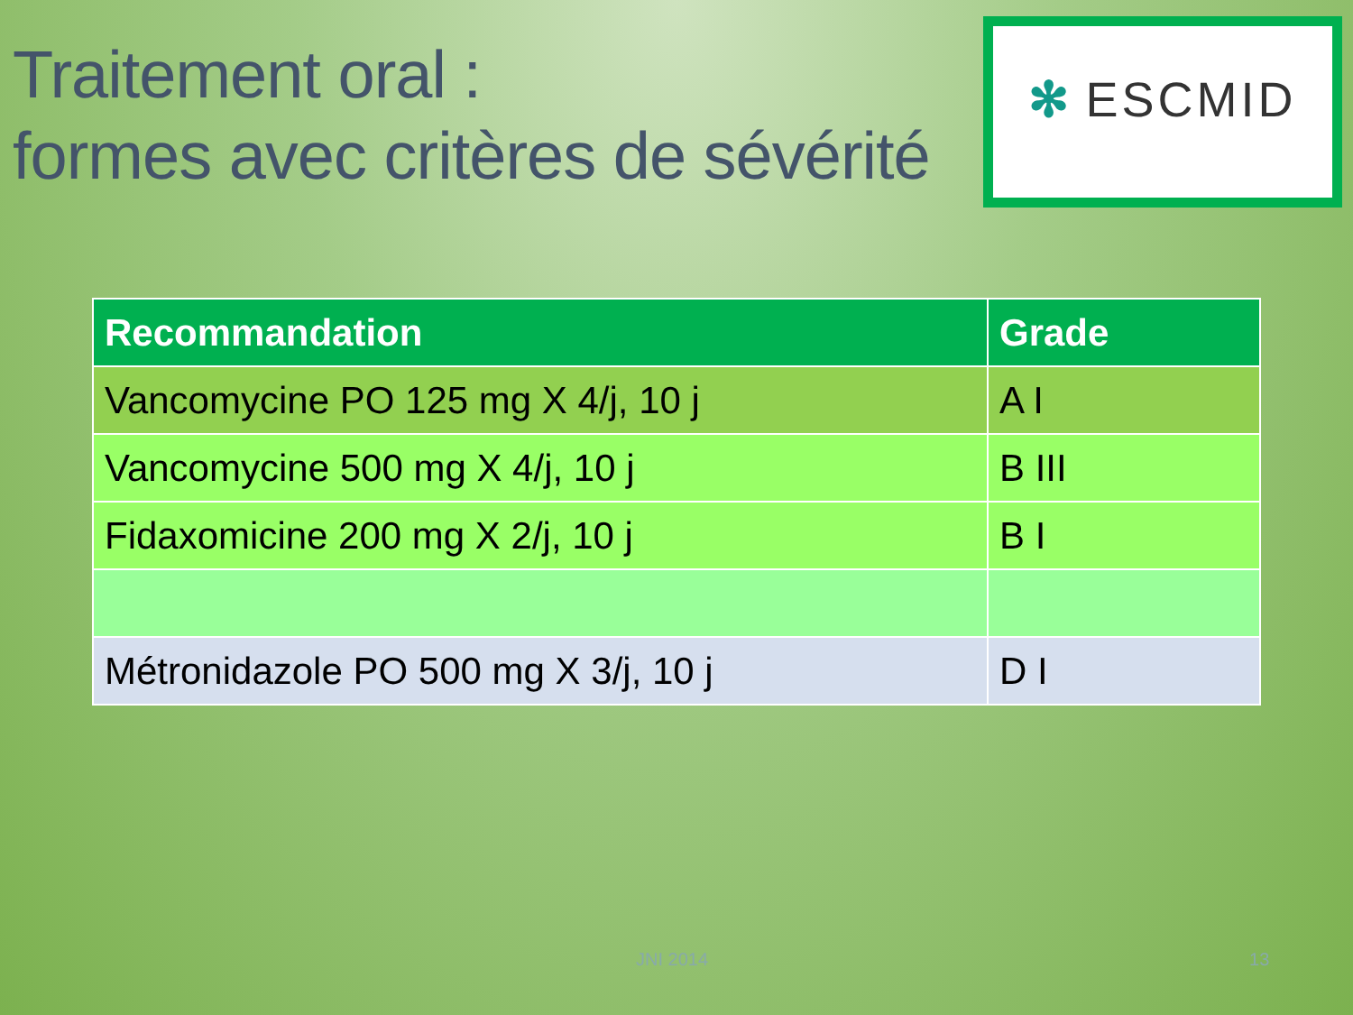Traitement oral :
formes avec critères de sévérité
✻ ESCMID
| Recommandation | Grade |
| --- | --- |
| Vancomycine PO 125 mg X 4/j, 10 j | A I |
| Vancomycine 500 mg X 4/j, 10 j | B III |
| Fidaxomicine 200 mg X 2/j, 10 j | B I |
| Métronidazole PO 500 mg X 3/j, 10 j | D I |
JNI 2014 13